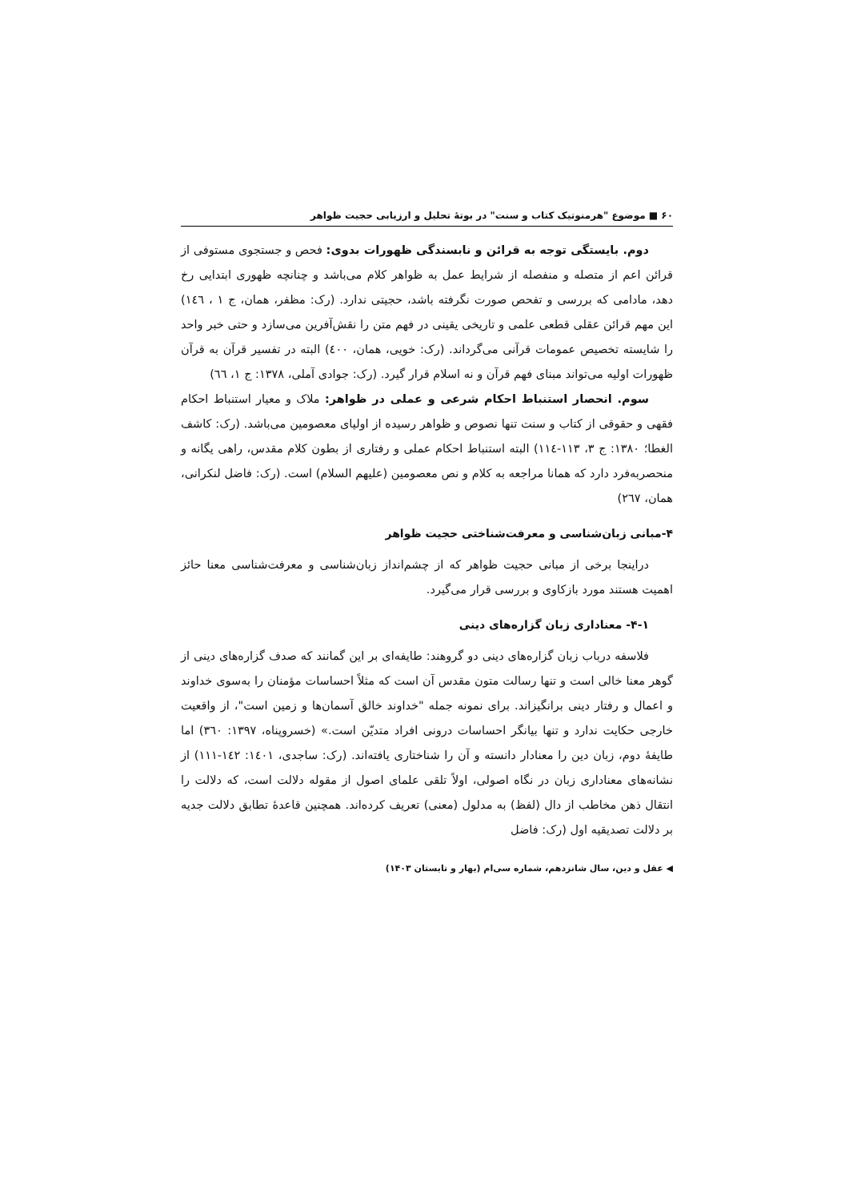۶۰ ■ موضوع "هرمنوتیک کتاب و سنت" در بوتهٔ تحلیل و ارزیابی حجیت ظواهر
دوم. بایستگی توجه به قرائن و نابسندگی ظهورات بدوی: فحص و جستجوی مستوفی از قرائن اعم از متصله و منفصله از شرایط عمل به ظواهر کلام می‌باشد و چنانچه ظهوری ابتدایی رخ دهد، مادامی که بررسی و تفحص صورت نگرفته باشد، حجیتی ندارد. (رک: مظفر، همان، ج ۱ ، ۱٤٦) این مهم قرائن عقلی قطعی علمی و تاریخی یقینی در فهم متن را نقش‌آفرین می‌سازد و حتی خبر واحد را شایسته تخصیص عمومات قرآنی می‌گرداند. (رک: خویی، همان، ٤٠٠) البته در تفسیر قرآن به قرآن ظهورات اولیه می‌تواند مبنای فهم قرآن و نه اسلام قرار گیرد. (رک: جوادی آملی، ۱۳۷۸: ج ۱، ٦٦)
سوم. انحصار استنباط احکام شرعی و عملی در ظواهر: ملاک و معیار استنباط احکام فقهی و حقوقی از کتاب و سنت تنها نصوص و ظواهر رسیده از اولیای معصومین می‌باشد. (رک: کاشف الغطا؛ ۱۳۸۰: ج ۳، ۱۱۳-۱۱٤) البته استنباط احکام عملی و رفتاری از بطون کلام مقدس، راهی یگانه و منحصربه‌فرد دارد که همانا مراجعه به کلام و نص معصومین (علیهم السلام) است. (رک: فاضل لنکرانی، همان، ۲٦۷)
۴-مبانی زبان‌شناسی و معرفت‌شناختی حجیت ظواهر
دراینجا برخی از مبانی حجیت ظواهر که از چشم‌انداز زبان‌شناسی و معرفت‌شناسی معنا حائز اهمیت هستند مورد بازکاوی و بررسی قرار می‌گیرد.
۴-۱- معناداری زبان گزاره‌های دینی
فلاسفه درباب زبان گزاره‌های دینی دو گروهند: طایفه‌ای بر این گمانند که صدف گزاره‌های دینی از گوهر معنا خالی است و تنها رسالت متون مقدس آن است که مثلاً احساسات مؤمنان را به‌سوی خداوند و اعمال و رفتار دینی برانگیزاند. برای نمونه جمله "خداوند خالق آسمان‌ها و زمین است"، از واقعیت خارجی حکایت ندارد و تنها بیانگر احساسات درونی افراد متدیّن است.» (خسروپناه، ۱۳۹۷: ۳٦٠) اما طایفهٔ دوم، زبان دین را معنادار دانسته و آن را شناختاری یافته‌اند. (رک: ساجدی، ۱٤٠۱: ۱٤۲-۱۱۱) از نشانه‌های معناداری زبان در نگاه اصولی، اولاً تلقی علمای اصول از مقوله دلالت است، که دلالت را انتقال ذهن مخاطب از دال (لفظ) به مدلول (معنی) تعریف کرده‌اند. همچنین قاعدهٔ تطابق دلالت جدیه بر دلالت تصدیقیه اول (رک: فاضل
◀ عقل و دین، سال شانزدهم، شماره سی‌ام (بهار و تابستان ۱۴۰۳)